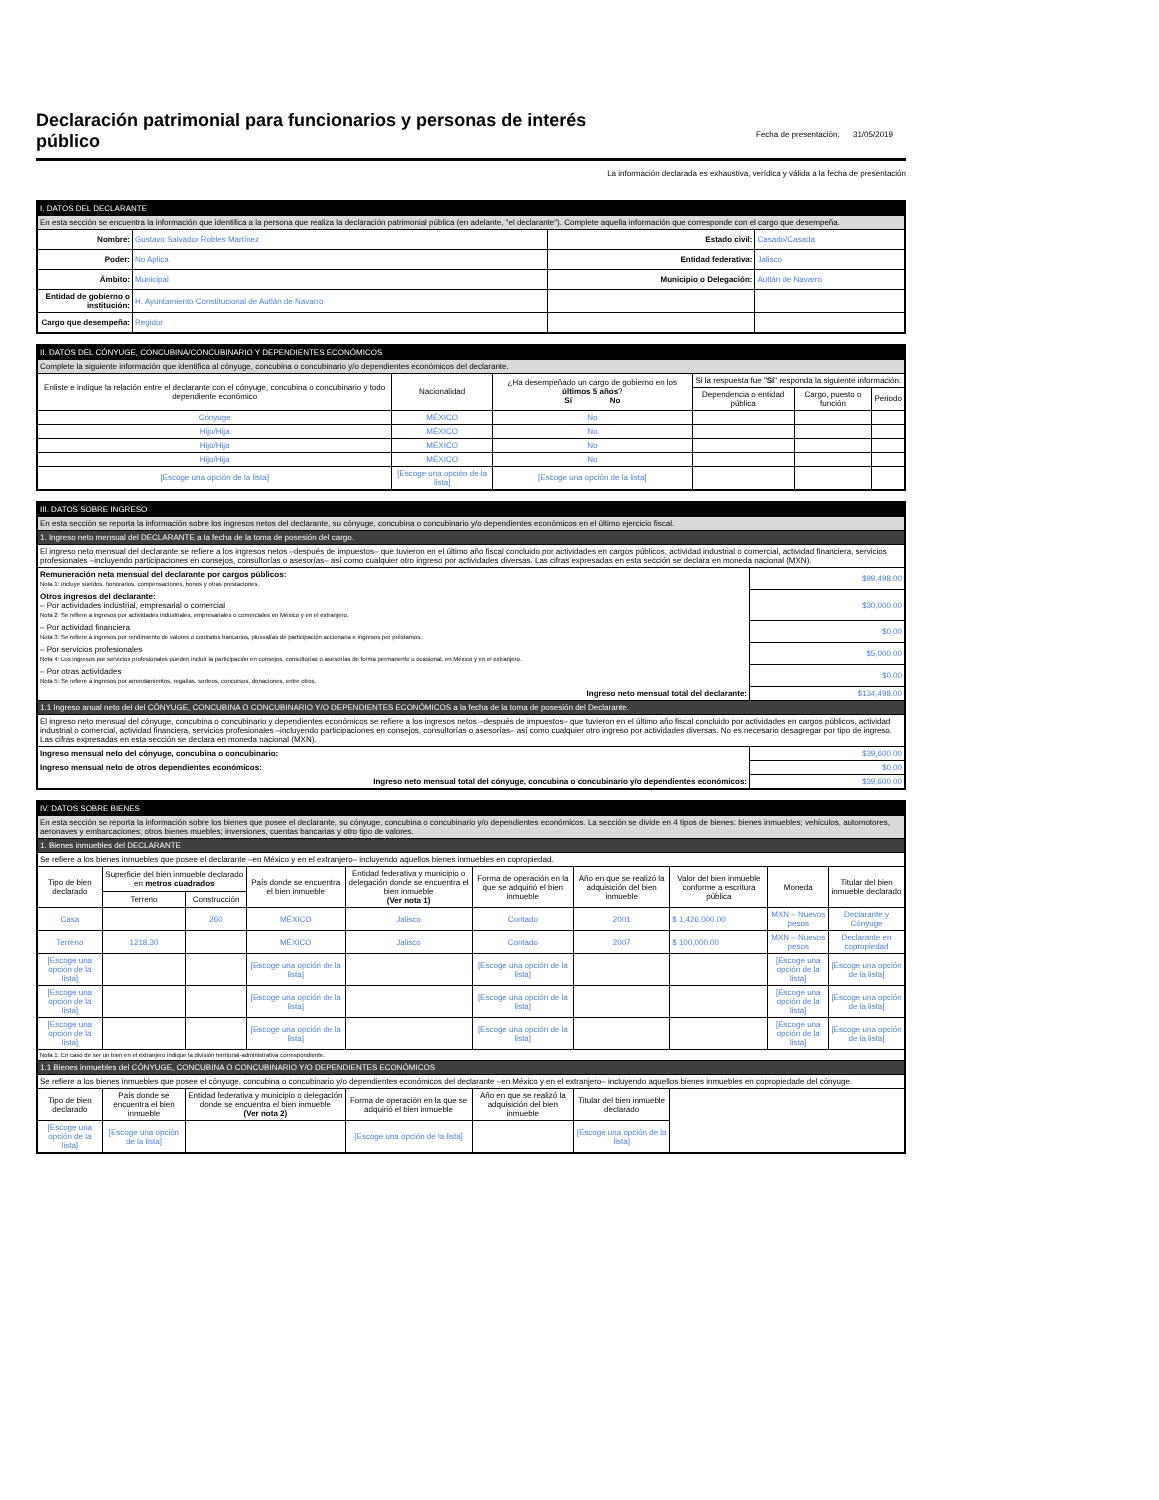Declaración patrimonial para funcionarios y personas de interés público
Fecha de presentación: 31/05/2019
La información declarada es exhaustiva, verídica y válida a la fecha de presentación
| I. DATOS DEL DECLARANTE | | | |
| En esta sección se encuentra la información que identifica a la persona que realiza la declaración patrimonial pública (en adelante, "el declarante"). Complete aquella información que corresponde con el cargo que desempeña. | | | |
| Nombre: | Gustavo Salvador Robles Martínez | Estado civil: | Casado/Casada |
| Poder: | No Aplica | Entidad federativa: | Jalisco |
| Ámbito: | Municipal | Municipio o Delegación: | Autlán de Navarro |
| Entidad de gobierno o institución: | H. Ayuntamiento Constitucional de Autlán de Navarro | | |
| Cargo que desempeña: | Regidor | | |
| II. DATOS DEL CÓNYUGE, CONCUBINA/CONCUBINARIO Y DEPENDIENTES ECONÓMICOS | | | | | |
| Complete la siguiente información que identifica al cónyuge, concubina o concubinario y/o dependientes económicos del declarante. | | | | | |
| Enliste e indique la relación entre el declarante con el cónyuge, concubina o concubinario y todo dependiente económico | Nacionalidad | ¿Ha desempeñado un cargo de gobierno en los últimos 5 años ? Sí No | Si la respuesta fue " Sí " responda la siguiente información: | | |
| | | | Dependencia o entidad pública | Cargo, puesto o función | Periodo |
| Cónyuge | MÉXICO | No | | | |
| Hijo/Hija | MÉXICO | No | | | |
| Hijo/Hija | MÉXICO | No | | | |
| Hijo/Hija | MÉXICO | No | | | |
| [Escoge una opción de la lista] | [Escoge una opción de la lista] | [Escoge una opción de la lista] | | | |
| III. DATOS SOBRE INGRESO | |
| En esta sección se reporta la información sobre los ingresos netos del declarante, su cónyuge, concubina o concubinario y/o dependientes económicos en el último ejercicio fiscal. | |
| 1. Ingreso neto mensual del DECLARANTE a la fecha de la toma de posesión del cargo. | |
| El ingreso neto mensual del declarante se refiere a los ingresos netos –después de impuestos– que tuvieron en el último año fiscal concluido por actividades en cargos públicos, actividad industrial o comercial, actividad financiera, servicios profesionales –incluyendo participaciones en consejos, consultorías o asesorías– así como cualquier otro ingreso por actividades diversas. Las cifras expresadas en esta sección se declara en moneda nacional (MXN). | |
| Remuneración neta mensual del declarante por cargos públicos: Nota 1: Incluye sueldos, honorarios, compensaciones, bonos y otras prestaciones. | $99,498.00 |
| Otros ingresos del declarante: – Por actividades industrial, empresarial o comercial Nota 2: Se refiere a ingresos por actividades industriales, empresariales o comerciales en México y en el extranjero. | $30,000.00 |
| – Por actividad financiera Nota 3: Se refiere a ingresos por rendimiento de valores o contratos bancarios, plusvalías de participación accionaria e ingresos por préstamos. | $0.00 |
| – Por servicios profesionales Nota 4: Los ingresos por servicios profesionales pueden incluir la participación en consejos, consultorías o asesorías de forma permanente u ocasional, en México y en el extranjero. | $5,000.00 |
| – Por otras actividades Nota 5: Se refiere a ingresos por arrendamientos, regalías, sorteos, concursos, donaciones, entre otros. | $0.00 |
| Ingreso neto mensual total del declarante: | $134,498.00 |
| 1.1 Ingreso anual neto del del CÓNYUGE, CONCUBINA O CONCUBINARIO Y/O DEPENDIENTES ECONÓMICOS a la fecha de la toma de posesión del Declarante. | |
| El ingreso neto mensual del cónyuge, concubina o concubinario y dependientes económicos se refiere a los ingresos netos –después de impuestos– que tuvieron en el último año fiscal concluido por actividades en cargos públicos, actividad industrial o comercial, actividad financiera, servicios profesionales –incluyendo participaciones en consejos, consultorías o asesorías– así como cualquier otro ingreso por actividades diversas. No es necesario desagregar por tipo de ingreso. Las cifras expresadas en esta sección se declara en moneda nacional (MXN). | |
| Ingreso mensual neto del cónyuge, concubina o concubinario: | $39,600.00 |
| Ingreso mensual neto de otros dependientes económicos: | $0.00 |
| Ingreso neto mensual total del cónyuge, concubina o concubinario y/o dependientes económicos: | $39,600.00 |
| IV. DATOS SOBRE BIENES | | | | | | | | | |
| En esta sección se reporta la información sobre los bienes que posee el declarante, su cónyuge, concubina o concubinario y/o dependientes económicos. La sección se divide en 4 tipos de bienes: bienes inmuebles; vehículos, automotores, aeronaves y embarcaciones; otros bienes muebles; inversiones, cuentas bancarias y otro tipo de valores. | | | | | | | | | |
| 1. Bienes inmuebles del DECLARANTE | | | | | | | | | |
| Se refiere a los bienes inmuebles que posee el declarante –en México y en el extranjero– incluyendo aquellos bienes inmuebles en copropiedad. | | | | | | | | | |
| Tipo de bien declarado | Superficie del bien inmueble declarado en metros cuadrados | | País donde se encuentra el bien inmueble | Entidad federativa y municipio o delegación donde se encuentra el bien inmueble (Ver nota 1) | Forma de operación en la que se adquirió el bien inmueble | Año en que se realizó la adquisición del bien inmueble | Valor del bien inmueble conforme a escritura pública | Moneda | Titular del bien inmueble declarado |
| | Terreno | Construcción | | | | | | | |
| Casa | | 260 | MÉXICO | Jalisco | Contado | 2001 | $ 1,426,000.00 | MXN – Nuevos pesos | Declarante y Cónyuge |
| Terreno | 1218.30 | | MÉXICO | Jalisco | Contado | 2007 | $ 100,000.00 | MXN – Nuevos pesos | Declarante en copropiedad |
| [Escoge una opción de la lista] | | | [Escoge una opción de la lista] | | [Escoge una opción de la lista] | | | [Escoge una opción de la lista] | [Escoge una opción de la lista] |
| [Escoge una opción de la lista] | | | [Escoge una opción de la lista] | | [Escoge una opción de la lista] | | | [Escoge una opción de la lista] | [Escoge una opción de la lista] |
| [Escoge una opción de la lista] | | | [Escoge una opción de la lista] | | [Escoge una opción de la lista] | | | [Escoge una opción de la lista] | [Escoge una opción de la lista] |
| Nota 1: En caso de ser un bien en el extranjero indique la división territorial-administrativa correspondiente. | | | | | | | | | |
| 1.1 Bienes inmuebles del CÓNYUGE, CONCUBINA O CONCUBINARIO Y/O DEPENDIENTES ECONÓMICOS | | | | | | | | | |
| Se refiere a los bienes inmuebles que posee el cónyuge, concubina o concubinario y/o dependientes económicos del declarante –en México y en el extranjero– incluyendo aquellos bienes inmuebles en copropiedade del cónyuge. | | | | | | | | | |
| Tipo de bien declarado | País donde se encuentra el bien inmueble | Entidad federativa y municipio o delegación donde se encuentra el bien inmueble (Ver nota 2) | | Forma de operación en la que se adquirió el bien inmueble | Año en que se realizó la adquisición del bien inmueble | Titular del bien inmueble declarado | | | |
| [Escoge una opción de la lista] | [Escoge una opción de la lista] | | | [Escoge una opción de la lista] | | [Escoge una opción de la lista] | | | |